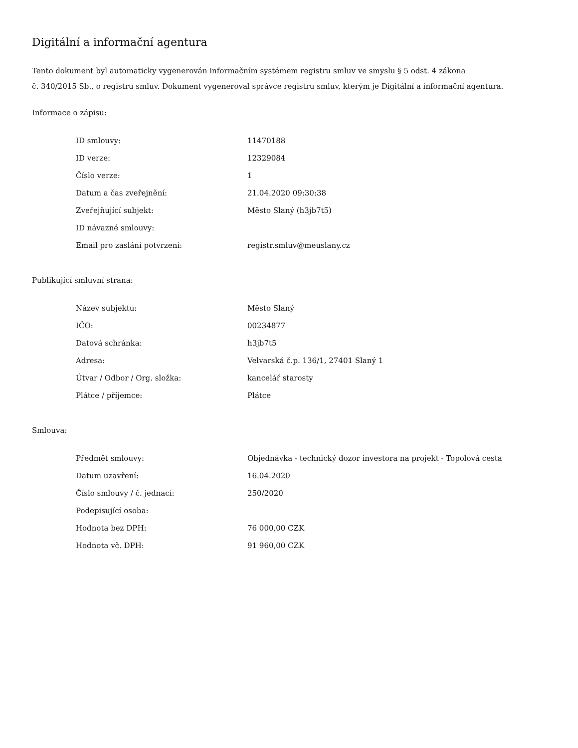Digitální a informační agentura
Tento dokument byl automaticky vygenerován informačním systémem registru smluv ve smyslu § 5 odst. 4 zákona
č. 340/2015 Sb., o registru smluv. Dokument vygeneroval správce registru smluv, kterým je Digitální a informační agentura.
Informace o zápisu:
| ID smlouvy: | 11470188 |
| ID verze: | 12329084 |
| Číslo verze: | 1 |
| Datum a čas zveřejnění: | 21.04.2020 09:30:38 |
| Zveřejňující subjekt: | Město Slaný (h3jb7t5) |
| ID návazné smlouvy: | |
| Email pro zaslání potvrzení: | registr.smluv@meuslany.cz |
Publikující smluvní strana:
| Název subjektu: | Město Slaný |
| IČO: | 00234877 |
| Datová schránka: | h3jb7t5 |
| Adresa: | Velvarská č.p. 136/1, 27401 Slaný 1 |
| Útvar / Odbor / Org. složka: | kancelář starosty |
| Plátce / příjemce: | Plátce |
Smlouva:
| Předmět smlouvy: | Objednávka - technický dozor investora na projekt - Topolová cesta |
| Datum uzavření: | 16.04.2020 |
| Číslo smlouvy / č. jednací: | 250/2020 |
| Podepisující osoba: | |
| Hodnota bez DPH: | 76 000,00 CZK |
| Hodnota vč. DPH: | 91 960,00 CZK |